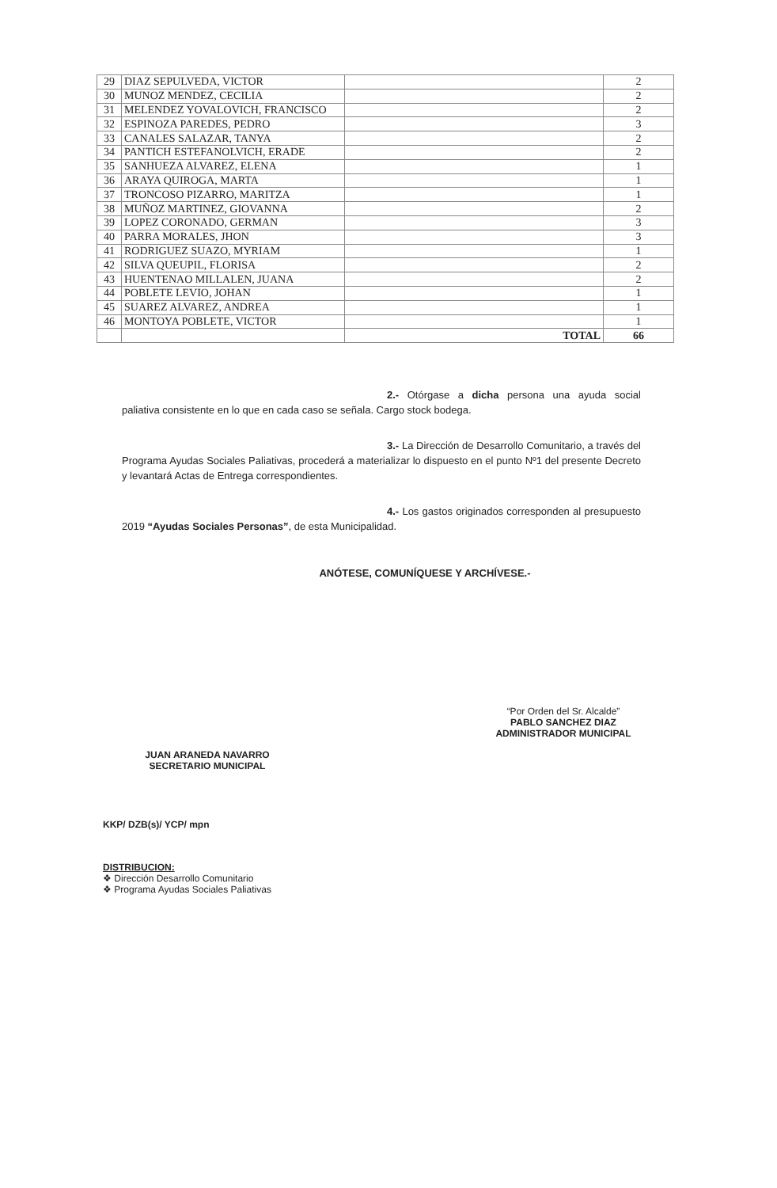| 29 | DIAZ SEPULVEDA, VICTOR | | 2 |
| 30 | MUNOZ MENDEZ, CECILIA | | 2 |
| 31 | MELENDEZ YOVALOVICH, FRANCISCO | | 2 |
| 32 | ESPINOZA PAREDES, PEDRO | | 3 |
| 33 | CANALES SALAZAR, TANYA | | 2 |
| 34 | PANTICH ESTEFANOLVICH, ERADE | | 2 |
| 35 | SANHUEZA ALVAREZ, ELENA | | 1 |
| 36 | ARAYA QUIROGA, MARTA | | 1 |
| 37 | TRONCOSO PIZARRO, MARITZA | | 1 |
| 38 | MUÑOZ MARTINEZ, GIOVANNA | | 2 |
| 39 | LOPEZ CORONADO, GERMAN | | 3 |
| 40 | PARRA MORALES, JHON | | 3 |
| 41 | RODRIGUEZ SUAZO, MYRIAM | | 1 |
| 42 | SILVA QUEUPIL, FLORISA | | 2 |
| 43 | HUENTENAO MILLALEN, JUANA | | 2 |
| 44 | POBLETE LEVIO, JOHAN | | 1 |
| 45 | SUAREZ ALVAREZ, ANDREA | | 1 |
| 46 | MONTOYA POBLETE, VICTOR | | 1 |
| | | TOTAL | 66 |
2.- Otórgase a dicha persona una ayuda social paliativa consistente en lo que en cada caso se señala. Cargo stock bodega.
3.- La Dirección de Desarrollo Comunitario, a través del Programa Ayudas Sociales Paliativas, procederá a materializar lo dispuesto en el punto Nº1 del presente Decreto y levantará Actas de Entrega correspondientes.
4.- Los gastos originados corresponden al presupuesto 2019 “Ayudas Sociales Personas”, de esta Municipalidad.
ANÓTESE, COMUNÍQUESE Y ARCHÍVESE.-
JUAN ARANEDA NAVARRO
SECRETARIO MUNICIPAL
“Por Orden del Sr. Alcalde”
PABLO SANCHEZ DIAZ
ADMINISTRADOR MUNICIPAL
KKP/ DZB(s)/ YCP/ mpn
DISTRIBUCION:
❖ Dirección Desarrollo Comunitario
❖ Programa Ayudas Sociales Paliativas